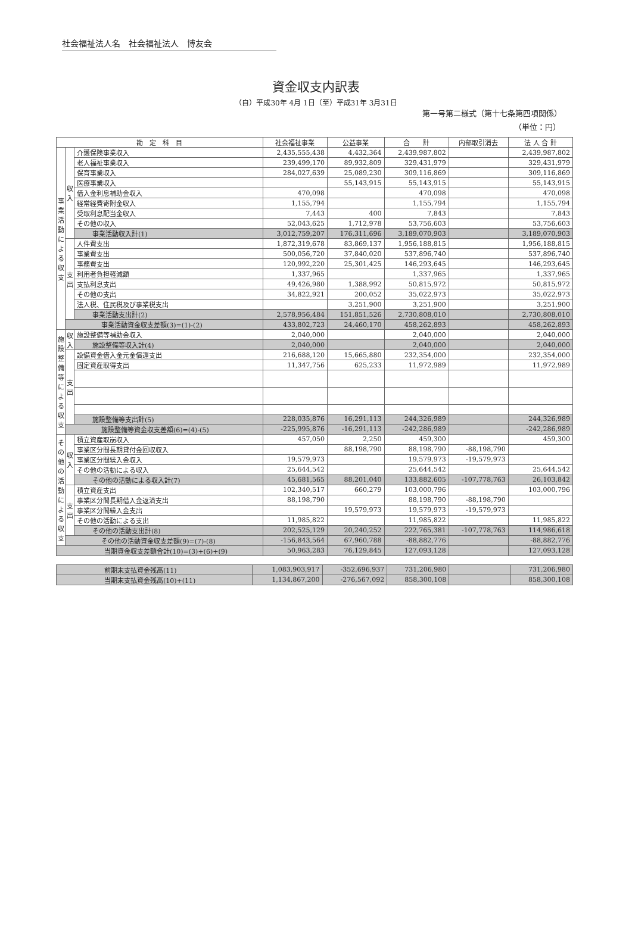社会福祉法人名　社会福祉法人　博友会
資金収支内訳表
（自）平成30年 4月 1日（至）平成31年 3月31日
第一号第二様式（第十七条第四項関係）
（単位：円）
| 勘 定 科 目 | | | 社会福祉事業 | 公益事業 | 合 計 | 内部取引消去 | 法 人 合 計 |
| --- | --- | --- | --- | --- | --- | --- | --- |
| 事業活動による収支 | 収入 | 介護保険事業収入 | 2,435,555,438 | 4,432,364 | 2,439,987,802 | | 2,439,987,802 |
| | | 老人福祉事業収入 | 239,499,170 | 89,932,809 | 329,431,979 | | 329,431,979 |
| | | 保育事業収入 | 284,027,639 | 25,089,230 | 309,116,869 | | 309,116,869 |
| | | 医療事業収入 | | 55,143,915 | 55,143,915 | | 55,143,915 |
| | | 借入金利息補助金収入 | 470,098 | | 470,098 | | 470,098 |
| | | 経常経費寄附金収入 | 1,155,794 | | 1,155,794 | | 1,155,794 |
| | | 受取利息配当金収入 | 7,443 | 400 | 7,843 | | 7,843 |
| | | その他の収入 | 52,043,625 | 1,712,978 | 53,756,603 | | 53,756,603 |
| | | 事業活動収入計(1) | 3,012,759,207 | 176,311,696 | 3,189,070,903 | | 3,189,070,903 |
| | 支出 | 人件費支出 | 1,872,319,678 | 83,869,137 | 1,956,188,815 | | 1,956,188,815 |
| | | 事業費支出 | 500,056,720 | 37,840,020 | 537,896,740 | | 537,896,740 |
| | | 事務費支出 | 120,992,220 | 25,301,425 | 146,293,645 | | 146,293,645 |
| | | 利用者負担軽減額 | 1,337,965 | | 1,337,965 | | 1,337,965 |
| | | 支払利息支出 | 49,426,980 | 1,388,992 | 50,815,972 | | 50,815,972 |
| | | その他の支出 | 34,822,921 | 200,052 | 35,022,973 | | 35,022,973 |
| | | 法人税、住民税及び事業税支出 | | 3,251,900 | 3,251,900 | | 3,251,900 |
| | | 事業活動支出計(2) | 2,578,956,484 | 151,851,526 | 2,730,808,010 | | 2,730,808,010 |
| | 事業活動資金収支差額(3)=(1)-(2) | | 433,802,723 | 24,460,170 | 458,262,893 | | 458,262,893 |
| 施設整備等による収支 | 収入 | 施設整備等補助金収入 | 2,040,000 | | 2,040,000 | | 2,040,000 |
| | | 施設整備等収入計(4) | 2,040,000 | | 2,040,000 | | 2,040,000 |
| | 支出 | 設備資金借入金元金償還支出 | 216,688,120 | 15,665,880 | 232,354,000 | | 232,354,000 |
| | | 固定資産取得支出 | 11,347,756 | 625,233 | 11,972,989 | | 11,972,989 |
| | | 施設整備等支出計(5) | 228,035,876 | 16,291,113 | 244,326,989 | | 244,326,989 |
| | 施設整備等資金収支差額(6)=(4)-(5) | | -225,995,876 | -16,291,113 | -242,286,989 | | -242,286,989 |
| その他の活動による収支 | 収入 | 積立資産取崩収入 | 457,050 | 2,250 | 459,300 | | 459,300 |
| | | 事業区分間長期貸付金回収収入 | | 88,198,790 | 88,198,790 | -88,198,790 | |
| | | 事業区分間繰入金収入 | 19,579,973 | | 19,579,973 | -19,579,973 | |
| | | その他の活動による収入 | 25,644,542 | | 25,644,542 | | 25,644,542 |
| | | その他の活動による収入計(7) | 45,681,565 | 88,201,040 | 133,882,605 | -107,778,763 | 26,103,842 |
| | 支出 | 積立資産支出 | 102,340,517 | 660,279 | 103,000,796 | | 103,000,796 |
| | | 事業区分間長期借入金返済支出 | 88,198,790 | | 88,198,790 | -88,198,790 | |
| | | 事業区分間繰入金支出 | | 19,579,973 | 19,579,973 | -19,579,973 | |
| | | その他の活動による支出 | 11,985,822 | | 11,985,822 | | 11,985,822 |
| | | その他の活動支出計(8) | 202,525,129 | 20,240,252 | 222,765,381 | -107,778,763 | 114,986,618 |
| | その他の活動資金収支差額(9)=(7)-(8) | | -156,843,564 | 67,960,788 | -88,882,776 | | -88,882,776 |
| 当期資金収支差額合計(10)=(3)+(6)+(9) | | | 50,963,283 | 76,129,845 | 127,093,128 | | 127,093,128 |
| 前期末支払資金残高(11) | 1,083,903,917 | -352,696,937 | 731,206,980 | | 731,206,980 |
| 当期末支払資金残高(10)+(11) | 1,134,867,200 | -276,567,092 | 858,300,108 | | 858,300,108 |